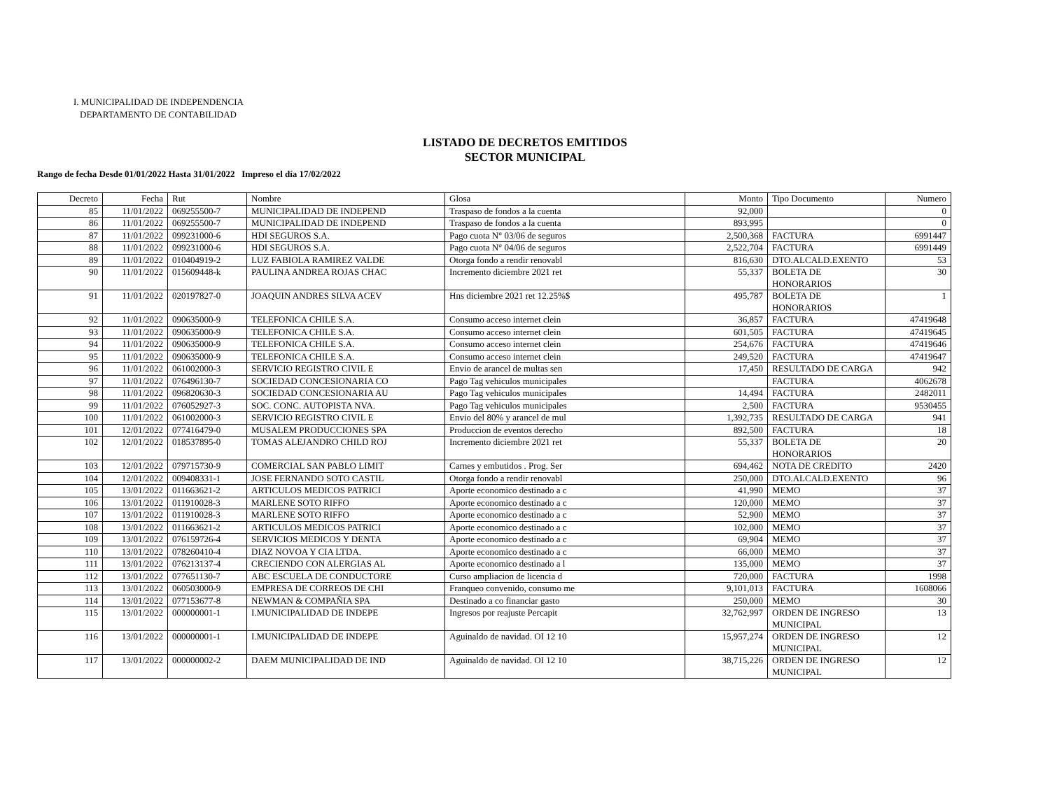I. MUNICIPALIDAD DE INDEPENDENCIA
DEPARTAMENTO DE CONTABILIDAD
LISTADO DE DECRETOS EMITIDOS
SECTOR MUNICIPAL
Rango de fecha Desde 01/01/2022 Hasta 31/01/2022 Impreso el día 17/02/2022
| Decreto | Fecha | Rut | Nombre | Glosa | Monto | Tipo Documento | Numero |
| --- | --- | --- | --- | --- | --- | --- | --- |
| 85 | 11/01/2022 | 069255500-7 | MUNICIPALIDAD DE INDEPEND | Traspaso de fondos a la cuenta | 92,000 | | 0 |
| 86 | 11/01/2022 | 069255500-7 | MUNICIPALIDAD DE INDEPEND | Traspaso de fondos a la cuenta | 893,995 | | 0 |
| 87 | 11/01/2022 | 099231000-6 | HDI SEGUROS S.A. | Pago cuota N° 03/06 de seguros | 2,500,368 | FACTURA | 6991447 |
| 88 | 11/01/2022 | 099231000-6 | HDI SEGUROS S.A. | Pago cuota N° 04/06 de seguros | 2,522,704 | FACTURA | 6991449 |
| 89 | 11/01/2022 | 010404919-2 | LUZ FABIOLA RAMIREZ VALDE | Otorga fondo a rendir renovabl | 816,630 | DTO.ALCALD.EXENTO | 53 |
| 90 | 11/01/2022 | 015609448-k | PAULINA ANDREA ROJAS CHAC | Incremento diciembre 2021 ret | 55,337 | BOLETA DE HONORARIOS | 30 |
| 91 | 11/01/2022 | 020197827-0 | JOAQUIN ANDRES SILVA ACEV | Hns diciembre 2021 ret 12.25%$ | 495,787 | BOLETA DE HONORARIOS | 1 |
| 92 | 11/01/2022 | 090635000-9 | TELEFONICA CHILE S.A. | Consumo acceso internet clein | 36,857 | FACTURA | 47419648 |
| 93 | 11/01/2022 | 090635000-9 | TELEFONICA CHILE S.A. | Consumo acceso internet clein | 601,505 | FACTURA | 47419645 |
| 94 | 11/01/2022 | 090635000-9 | TELEFONICA CHILE S.A. | Consumo acceso internet clein | 254,676 | FACTURA | 47419646 |
| 95 | 11/01/2022 | 090635000-9 | TELEFONICA CHILE S.A. | Consumo acceso internet clein | 249,520 | FACTURA | 47419647 |
| 96 | 11/01/2022 | 061002000-3 | SERVICIO REGISTRO CIVIL E | Envio de arancel de multas sen | 17,450 | RESULTADO DE CARGA | 942 |
| 97 | 11/01/2022 | 076496130-7 | SOCIEDAD CONCESIONARIA CO | Pago Tag vehiculos municipales | | FACTURA | 4062678 |
| 98 | 11/01/2022 | 096820630-3 | SOCIEDAD CONCESIONARIA AU | Pago Tag vehiculos municipales | 14,494 | FACTURA | 2482011 |
| 99 | 11/01/2022 | 076052927-3 | SOC. CONC. AUTOPISTA NVA. | Pago Tag vehiculos municipales | 2,500 | FACTURA | 9530455 |
| 100 | 11/01/2022 | 061002000-3 | SERVICIO REGISTRO CIVIL E | Envio del 80% y arancel de mul | 1,392,735 | RESULTADO DE CARGA | 941 |
| 101 | 12/01/2022 | 077416479-0 | MUSALEM PRODUCCIONES SPA | Produccion de eventos derecho | 892,500 | FACTURA | 18 |
| 102 | 12/01/2022 | 018537895-0 | TOMAS ALEJANDRO CHILD ROJ | Incremento diciembre 2021 ret | 55,337 | BOLETA DE HONORARIOS | 20 |
| 103 | 12/01/2022 | 079715730-9 | COMERCIAL SAN PABLO LIMIT | Carnes y embutidos . Prog. Ser | 694,462 | NOTA DE CREDITO | 2420 |
| 104 | 12/01/2022 | 009408331-1 | JOSE FERNANDO SOTO CASTIL | Otorga fondo a rendir renovabl | 250,000 | DTO.ALCALD.EXENTO | 96 |
| 105 | 13/01/2022 | 011663621-2 | ARTICULOS MEDICOS PATRICI | Aporte economico destinado a c | 41,990 | MEMO | 37 |
| 106 | 13/01/2022 | 011910028-3 | MARLENE SOTO RIFFO | Aporte economico destinado a c | 120,000 | MEMO | 37 |
| 107 | 13/01/2022 | 011910028-3 | MARLENE SOTO RIFFO | Aporte economico destinado a c | 52,900 | MEMO | 37 |
| 108 | 13/01/2022 | 011663621-2 | ARTICULOS MEDICOS PATRICI | Aporte economico destinado a c | 102,000 | MEMO | 37 |
| 109 | 13/01/2022 | 076159726-4 | SERVICIOS MEDICOS Y DENTA | Aporte economico destinado a c | 69,904 | MEMO | 37 |
| 110 | 13/01/2022 | 078260410-4 | DIAZ NOVOA Y CIA LTDA. | Aporte economico destinado a c | 66,000 | MEMO | 37 |
| 111 | 13/01/2022 | 076213137-4 | CRECIENDO CON ALERGIAS AL | Aporte economico destinado a l | 135,000 | MEMO | 37 |
| 112 | 13/01/2022 | 077651130-7 | ABC ESCUELA DE CONDUCTORE | Curso ampliacion de licencia d | 720,000 | FACTURA | 1998 |
| 113 | 13/01/2022 | 060503000-9 | EMPRESA DE CORREOS DE CHI | Franqueo convenido, consumo me | 9,101,013 | FACTURA | 1608066 |
| 114 | 13/01/2022 | 077153677-8 | NEWMAN & COMPAÑIA SPA | Destinado a co financiar gasto | 250,000 | MEMO | 30 |
| 115 | 13/01/2022 | 000000001-1 | I.MUNICIPALIDAD DE INDEPE | Ingresos por reajuste Percapit | 32,762,997 | ORDEN DE INGRESO MUNICIPAL | 13 |
| 116 | 13/01/2022 | 000000001-1 | I.MUNICIPALIDAD DE INDEPE | Aguinaldo de navidad. OI 12 10 | 15,957,274 | ORDEN DE INGRESO MUNICIPAL | 12 |
| 117 | 13/01/2022 | 000000002-2 | DAEM MUNICIPALIDAD DE IND | Aguinaldo de navidad. OI 12 10 | 38,715,226 | ORDEN DE INGRESO MUNICIPAL | 12 |